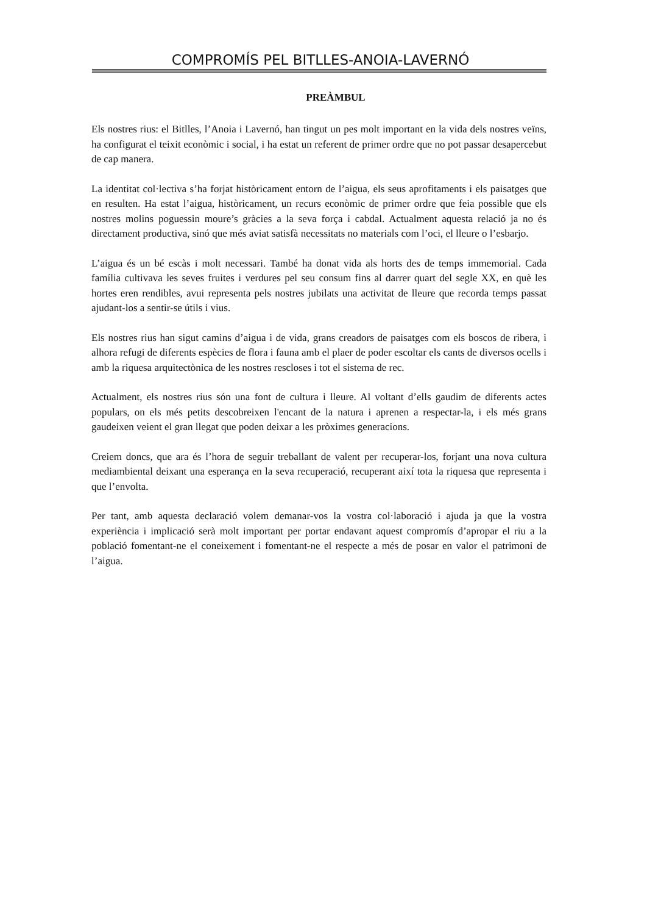COMPROMÍS PEL BITLLES-ANOIA-LAVERNÓ
PREÀMBUL
Els nostres rius: el Bitlles, l’Anoia i Lavernó, han tingut un pes molt important en la vida dels nostres veïns, ha configurat el teixit econòmic i social, i ha estat un referent de primer ordre que no pot passar desapercebut de cap manera.
La identitat col·lectiva s’ha forjat històricament entorn de l’aigua, els seus aprofitaments i els paisatges que en resulten. Ha estat l’aigua, històricament, un recurs econòmic de primer ordre que feia possible que els nostres molins poguessin moure’s gràcies a la seva força i cabdal. Actualment aquesta relació ja no és directament productiva, sinó que més aviat satisfà necessitats no materials com l’oci, el lleure o l’esbarjo.
L’aigua és un bé escàs i molt necessari. També ha donat vida als horts des de temps immemorial. Cada família cultivava les seves fruites i verdures pel seu consum fins al darrer quart del segle XX, en què les hortes eren rendibles, avui representa pels nostres jubilats una activitat de lleure que recorda temps passat ajudant-los a sentir-se útils i vius.
Els nostres rius han sigut camins d’aigua i de vida, grans creadors de paisatges com els boscos de ribera, i alhora refugi de diferents espècies de flora i fauna amb el plaer de poder escoltar els cants de diversos ocells i amb la riquesa arquitectònica de les nostres rescloses i tot el sistema de rec.
Actualment, els nostres rius són una font de cultura i lleure. Al voltant d’ells gaudim de diferents actes populars, on els més petits descobreixen l'encant de la natura i aprenen a respectar-la, i els més grans gaudeixen veient el gran llegat que poden deixar a les pròximes generacions.
Creiem doncs, que ara és l’hora de seguir treballant de valent per recuperar-los, forjant una nova cultura mediambiental deixant una esperança en la seva recuperació, recuperant així tota la riquesa que representa i que l’envolta.
Per tant, amb aquesta declaració volem demanar-vos la vostra col·laboració i ajuda ja que la vostra experiència i implicació serà molt important per portar endavant aquest compromís d’apropar el riu a la població fomentant-ne el coneixement i fomentant-ne el respecte a més de posar en valor el patrimoni de l’aigua.